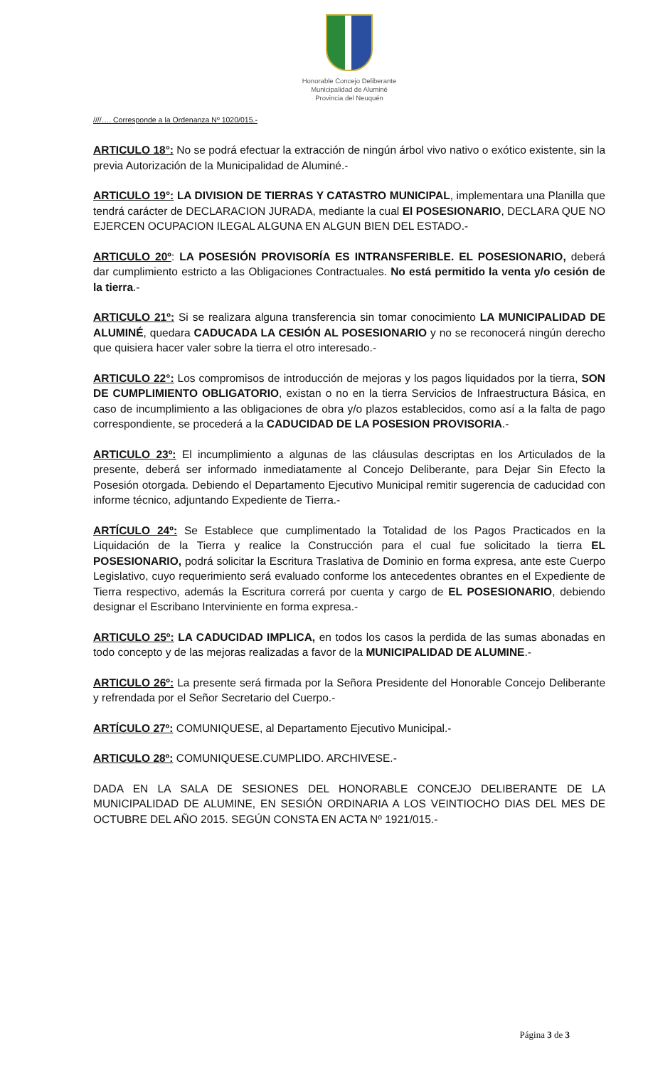Honorable Concejo Deliberante
Municipalidad de Aluminé
Provincia del Neuquén
////…. Corresponde a la Ordenanza Nº 1020/015.-
ARTICULO 18°: No se podrá efectuar la extracción de ningún árbol vivo nativo o exótico existente, sin la previa Autorización de la Municipalidad de Aluminé.-
ARTICULO 19°: LA DIVISION DE TIERRAS Y CATASTRO MUNICIPAL, implementara una Planilla que tendrá carácter de DECLARACION JURADA, mediante la cual El POSESIONARIO, DECLARA QUE NO EJERCEN OCUPACION ILEGAL ALGUNA EN ALGUN BIEN DEL ESTADO.-
ARTICULO 20º: LA POSESIÓN PROVISORÍA ES INTRANSFERIBLE. EL POSESIONARIO, deberá dar cumplimiento estricto a las Obligaciones Contractuales. No está permitido la venta y/o cesión de la tierra.-
ARTICULO 21º: Si se realizara alguna transferencia sin tomar conocimiento LA MUNICIPALIDAD DE ALUMINÉ, quedara CADUCADA LA CESIÓN AL POSESIONARIO y no se reconocerá ningún derecho que quisiera hacer valer sobre la tierra el otro interesado.-
ARTICULO 22°: Los compromisos de introducción de mejoras y los pagos liquidados por la tierra, SON DE CUMPLIMIENTO OBLIGATORIO, existan o no en la tierra Servicios de Infraestructura Básica, en caso de incumplimiento a las obligaciones de obra y/o plazos establecidos, como así a la falta de pago correspondiente, se procederá a la CADUCIDAD DE LA POSESION PROVISORIA.-
ARTICULO 23º: El incumplimiento a algunas de las cláusulas descriptas en los Articulados de la presente, deberá ser informado inmediatamente al Concejo Deliberante, para Dejar Sin Efecto la Posesión otorgada. Debiendo el Departamento Ejecutivo Municipal remitir sugerencia de caducidad con informe técnico, adjuntando Expediente de Tierra.-
ARTÍCULO 24º: Se Establece que cumplimentado la Totalidad de los Pagos Practicados en la Liquidación de la Tierra y realice la Construcción para el cual fue solicitado la tierra EL POSESIONARIO, podrá solicitar la Escritura Traslativa de Dominio en forma expresa, ante este Cuerpo Legislativo, cuyo requerimiento será evaluado conforme los antecedentes obrantes en el Expediente de Tierra respectivo, además la Escritura correrá por cuenta y cargo de EL POSESIONARIO, debiendo designar el Escribano Interviniente en forma expresa.-
ARTICULO 25º: LA CADUCIDAD IMPLICA, en todos los casos la perdida de las sumas abonadas en todo concepto y de las mejoras realizadas a favor de la MUNICIPALIDAD DE ALUMINE.-
ARTICULO 26º: La presente será firmada por la Señora Presidente del Honorable Concejo Deliberante y refrendada por el Señor Secretario del Cuerpo.-
ARTÍCULO 27º: COMUNIQUESE, al Departamento Ejecutivo Municipal.-
ARTICULO 28º: COMUNIQUESE.CUMPLIDO. ARCHIVESE.-
DADA EN LA SALA DE SESIONES DEL HONORABLE CONCEJO DELIBERANTE DE LA MUNICIPALIDAD DE ALUMINE, EN SESIÓN ORDINARIA A LOS VEINTIOCHO DIAS DEL MES DE OCTUBRE DEL AÑO 2015. SEGÚN CONSTA EN ACTA Nº 1921/015.-
Página 3 de 3